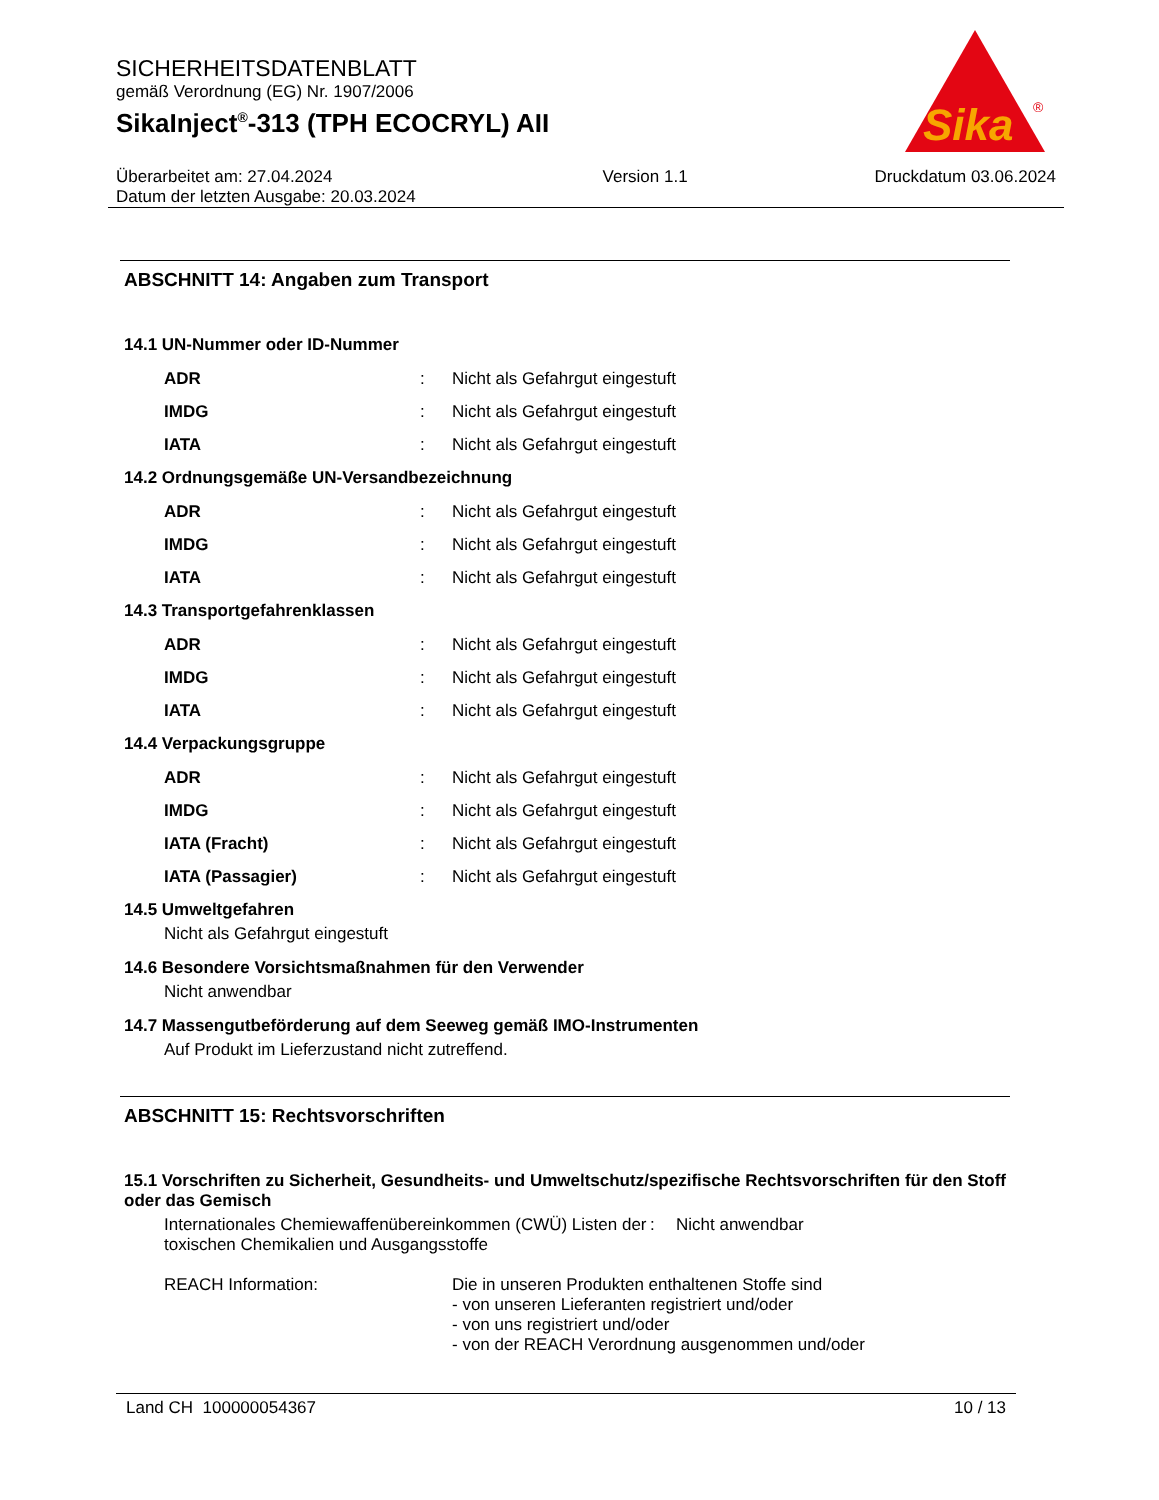SICHERHEITSDATENBLATT
gemäß Verordnung (EG) Nr. 1907/2006
SikaInject<sup>®</sup>-313 (TPH ECOCRYL) AII
Überarbeitet am: 27.04.2024
Datum der letzten Ausgabe: 20.03.2024
Version 1.1 Druckdatum 03.06.2024
Sika
®
ABSCHNITT 14: Angaben zum Transport
14.1 UN-Nummer oder ID-Nummer
ADR: Nicht als Gefahrgut eingestuft
IMDG: Nicht als Gefahrgut eingestuft
IATA: Nicht als Gefahrgut eingestuft
14.2 Ordnungsgemäße UN-Versandbezeichnung
ADR: Nicht als Gefahrgut eingestuft
IMDG: Nicht als Gefahrgut eingestuft
IATA: Nicht als Gefahrgut eingestuft
14.3 Transportgefahrenklassen
ADR: Nicht als Gefahrgut eingestuft
IMDG: Nicht als Gefahrgut eingestuft
IATA: Nicht als Gefahrgut eingestuft
14.4 Verpackungsgruppe
ADR: Nicht als Gefahrgut eingestuft
IMDG: Nicht als Gefahrgut eingestuft
IATA (Fracht): Nicht als Gefahrgut eingestuft
IATA (Passagier): Nicht als Gefahrgut eingestuft
14.5 Umweltgefahren
Nicht als Gefahrgut eingestuft
14.6 Besondere Vorsichtsmaßnahmen für den Verwender
Nicht anwendbar
14.7 Massengutbeförderung auf dem Seeweg gemäß IMO-Instrumenten
Auf Produkt im Lieferzustand nicht zutreffend.
ABSCHNITT 15: Rechtsvorschriften
15.1 Vorschriften zu Sicherheit, Gesundheits- und Umweltschutz/spezifische Rechtsvorschriften für den Stoff oder das Gemisch
Internationales Chemiewaffenübereinkommen (CWÜ) Listen der toxischen Chemikalien und Ausgangsstoffe: Nicht anwendbar
REACH Information: Die in unseren Produkten enthaltenen Stoffe sind
- von unseren Lieferanten registriert und/oder
- von uns registriert und/oder
- von der REACH Verordnung ausgenommen und/oder
Land CH 100000054367 10 / 13